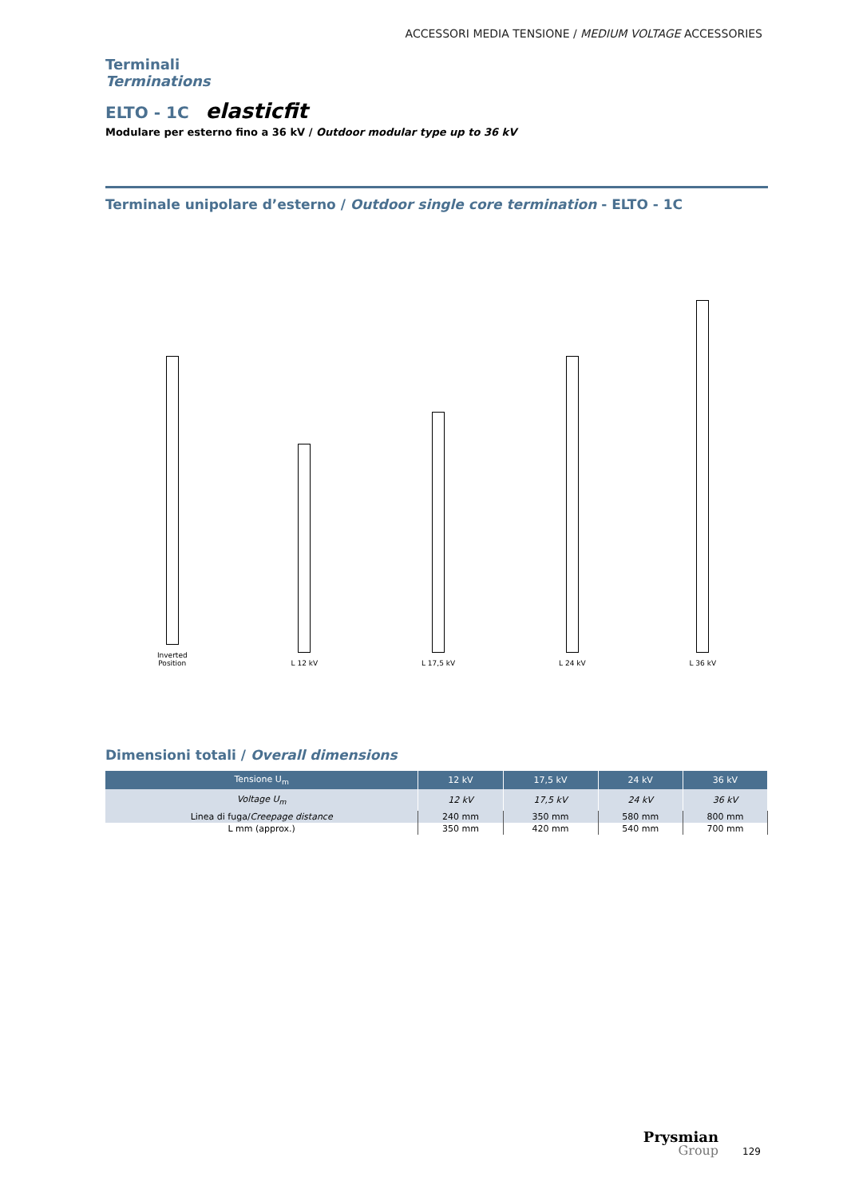ACCESSORI MEDIA TENSIONE / MEDIUM VOLTAGE ACCESSORIES
Terminali
Terminations
ELTO - 1C elasticfit
Modulare per esterno fino a 36 kV / Outdoor modular type up to 36 kV
Terminale unipolare d’esterno / Outdoor single core termination - ELTO - 1C
Inverted
Position
L 12 kV
L 17,5 kV
L 24 kV
L 36 kV
Dimensioni totali / Overall dimensions
| Tensione U<sub>m</sub> | 12 kV | 17,5 kV | 24 kV | 36 kV |
| --- | --- | --- | --- | --- |
| Voltage U<sub>m</sub> | 12 kV | 17,5 kV | 24 kV | 36 kV |
| Linea di fuga/ Creepage distance | 240 mm | 350 mm | 580 mm | 800 mm |
| L mm (approx.) | 350 mm | 420 mm | 540 mm | 700 mm |
Prysmian
Group
129